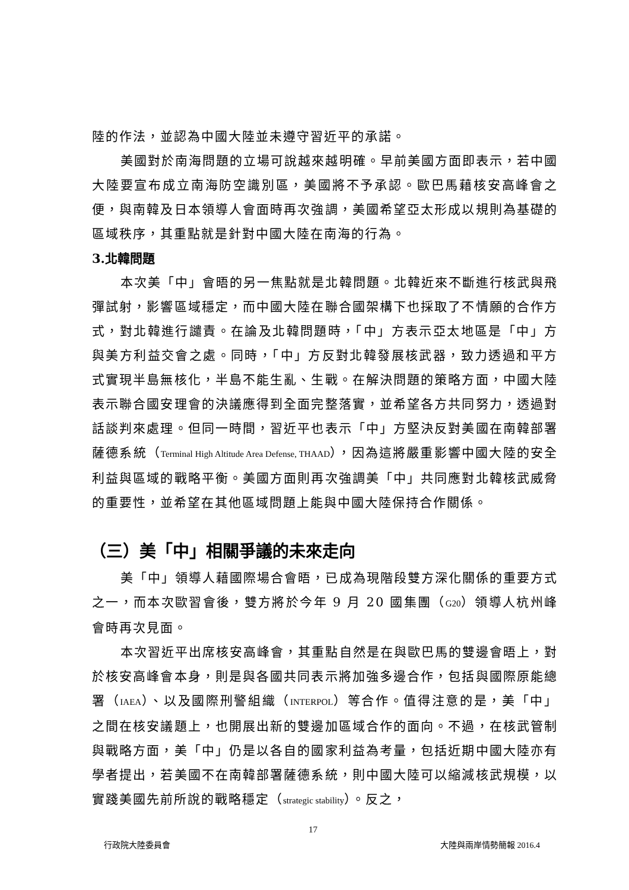陸的作法，並認為中國大陸並未遵守習近平的承諾。
美國對於南海問題的立場可說越來越明確。早前美國方面即表示，若中國大陸要宣布成立南海防空識別區，美國將不予承認。歐巴馬藉核安高峰會之便，與南韓及日本領導人會面時再次強調，美國希望亞太形成以規則為基礎的區域秩序，其重點就是針對中國大陸在南海的行為。
3.北韓問題
本次美「中」會晤的另一焦點就是北韓問題。北韓近來不斷進行核武與飛彈試射，影響區域穩定，而中國大陸在聯合國架構下也採取了不情願的合作方式，對北韓進行譴責。在論及北韓問題時，「中」方表示亞太地區是「中」方與美方利益交會之處。同時，「中」方反對北韓發展核武器，致力透過和平方式實現半島無核化，半島不能生亂、生戰。在解決問題的策略方面，中國大陸表示聯合國安理會的決議應得到全面完整落實，並希望各方共同努力，透過對話談判來處理。但同一時間，習近平也表示「中」方堅決反對美國在南韓部署薩德系統（Terminal High Altitude Area Defense, THAAD），因為這將嚴重影響中國大陸的安全利益與區域的戰略平衡。美國方面則再次強調美「中」共同應對北韓核武威脅的重要性，並希望在其他區域問題上能與中國大陸保持合作關係。
（三）美「中」相關爭議的未來走向
美「中」領導人藉國際場合會晤，已成為現階段雙方深化關係的重要方式之一，而本次歐習會後，雙方將於今年 9 月 20 國集團（G20）領導人杭州峰會時再次見面。
本次習近平出席核安高峰會，其重點自然是在與歐巴馬的雙邊會晤上，對於核安高峰會本身，則是與各國共同表示將加強多邊合作，包括與國際原能總署（IAEA）、以及國際刑警組織（INTERPOL）等合作。值得注意的是，美「中」之間在核安議題上，也開展出新的雙邊加區域合作的面向。不過，在核武管制與戰略方面，美「中」仍是以各自的國家利益為考量，包括近期中國大陸亦有學者提出，若美國不在南韓部署薩德系統，則中國大陸可以縮減核武規模，以實踐美國先前所說的戰略穩定（strategic stability）。反之，
17
行政院大陸委員會 大陸與兩岸情勢簡報 2016.4